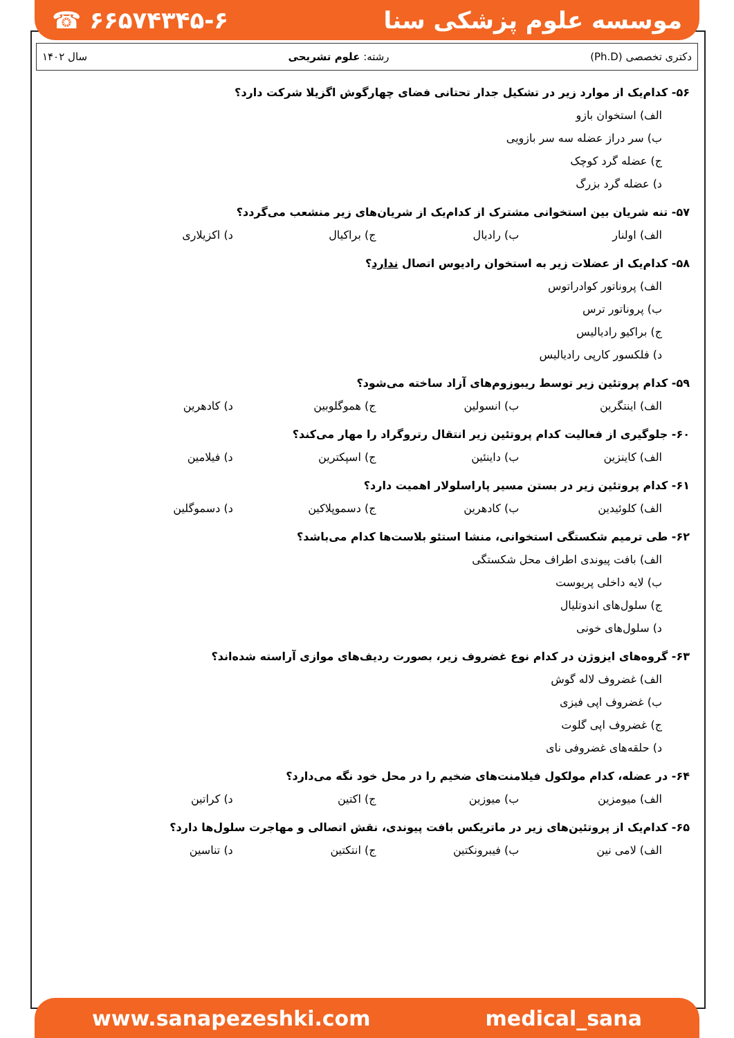☎ ۶۶۵۷۴۳۴۵-۶ موسسه علوم پزشکی سنا
دکتری تخصصی (Ph.D) رشته: علوم تشریحی سال ۱۴۰۲
۵۶- کدام‌یک از موارد زیر در تشکیل جدار تحتانی فضای چهارگوش اگزیلا شرکت دارد؟
الف) استخوان بازو
ب) سر دراز عضله سه سر بازویی
ج) عضله گرد کوچک
د) عضله گرد بزرگ
۵۷- تنه شریان بین استخوانی مشترک از کدام‌یک از شریان‌های زیر منشعب می‌گردد؟
الف) اولنار ب) رادیال ج) براکیال د) اکزیلاری
۵۸- کدام‌یک از عضلات زیر به استخوان رادیوس اتصال ندارد؟
الف) پروناتور کوادراتوس
ب) پروناتور ترس
ج) براکیو رادیالیس
د) فلکسور کارپی رادیالیس
۵۹- کدام پروتئین زیر توسط ریبوزوم‌های آزاد ساخته می‌شود؟
الف) اینتگرین ب) انسولین ج) هموگلوبین د) کادهرین
۶۰- جلوگیری از فعالیت کدام پروتئین زیر انتقال رتروگراد را مهار می‌کند؟
الف) کاینزین ب) داینئین ج) اسپکترین د) فیلامین
۶۱- کدام پروتئین زیر در بستن مسیر پاراسلولار اهمیت دارد؟
الف) کلوئیدین ب) کادهرین ج) دسموپلاکین د) دسموگلین
۶۲- طی ترمیم شکستگی استخوانی، منشا استئو بلاست‌ها کدام می‌باشد؟
الف) بافت پیوندی اطراف محل شکستگی
ب) لایه داخلی پریوست
ج) سلول‌های اندوتلیال
د) سلول‌های خونی
۶۳- گروه‌های ایزوژن در کدام نوع غضروف زیر، بصورت ردیف‌های موازی آراسته شده‌اند؟
الف) غضروف لاله گوش
ب) غضروف اپی فیزی
ج) غضروف اپی گلوت
د) حلقه‌های غضروفی نای
۶۴- در عضله، کدام مولکول فیلامنت‌های ضخیم را در محل خود نگه می‌دارد؟
الف) میومزین ب) میوزین ج) اکتین د) کراتین
۶۵- کدام‌یک از پروتئین‌های زیر در ماتریکس بافت پیوندی، نقش اتصالی و مهاجرت سلول‌ها دارد؟
الف) لامی نین ب) فیبرونکتین ج) انتکتین د) تناسین
www.sanapezeshki.com medical_sana